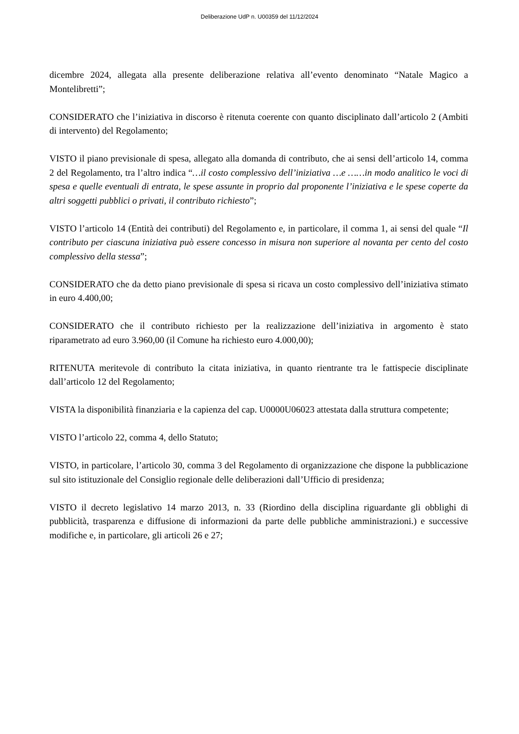Deliberazione UdP n. U00359 del 11/12/2024
dicembre 2024, allegata alla presente deliberazione relativa all’evento denominato “Natale Magico a Montelibretti”;
CONSIDERATO che l’iniziativa in discorso è ritenuta coerente con quanto disciplinato dall’articolo 2 (Ambiti di intervento) del Regolamento;
VISTO il piano previsionale di spesa, allegato alla domanda di contributo, che ai sensi dell’articolo 14, comma 2 del Regolamento, tra l’altro indica “…il costo complessivo dell’iniziativa …e ……in modo analitico le voci di spesa e quelle eventuali di entrata, le spese assunte in proprio dal proponente l’iniziativa e le spese coperte da altri soggetti pubblici o privati, il contributo richiesto”;
VISTO l’articolo 14 (Entità dei contributi) del Regolamento e, in particolare, il comma 1, ai sensi del quale “Il contributo per ciascuna iniziativa può essere concesso in misura non superiore al novanta per cento del costo complessivo della stessa”;
CONSIDERATO che da detto piano previsionale di spesa si ricava un costo complessivo dell’iniziativa stimato in euro 4.400,00;
CONSIDERATO che il contributo richiesto per la realizzazione dell’iniziativa in argomento è stato riparametrato ad euro 3.960,00 (il Comune ha richiesto euro 4.000,00);
RITENUTA meritevole di contributo la citata iniziativa, in quanto rientrante tra le fattispecie disciplinate dall’articolo 12 del Regolamento;
VISTA la disponibilità finanziaria e la capienza del cap. U0000U06023 attestata dalla struttura competente;
VISTO l’articolo 22, comma 4, dello Statuto;
VISTO, in particolare, l’articolo 30, comma 3 del Regolamento di organizzazione che dispone la pubblicazione sul sito istituzionale del Consiglio regionale delle deliberazioni dall’Ufficio di presidenza;
VISTO il decreto legislativo 14 marzo 2013, n. 33 (Riordino della disciplina riguardante gli obblighi di pubblicità, trasparenza e diffusione di informazioni da parte delle pubbliche amministrazioni.) e successive modifiche e, in particolare, gli articoli 26 e 27;